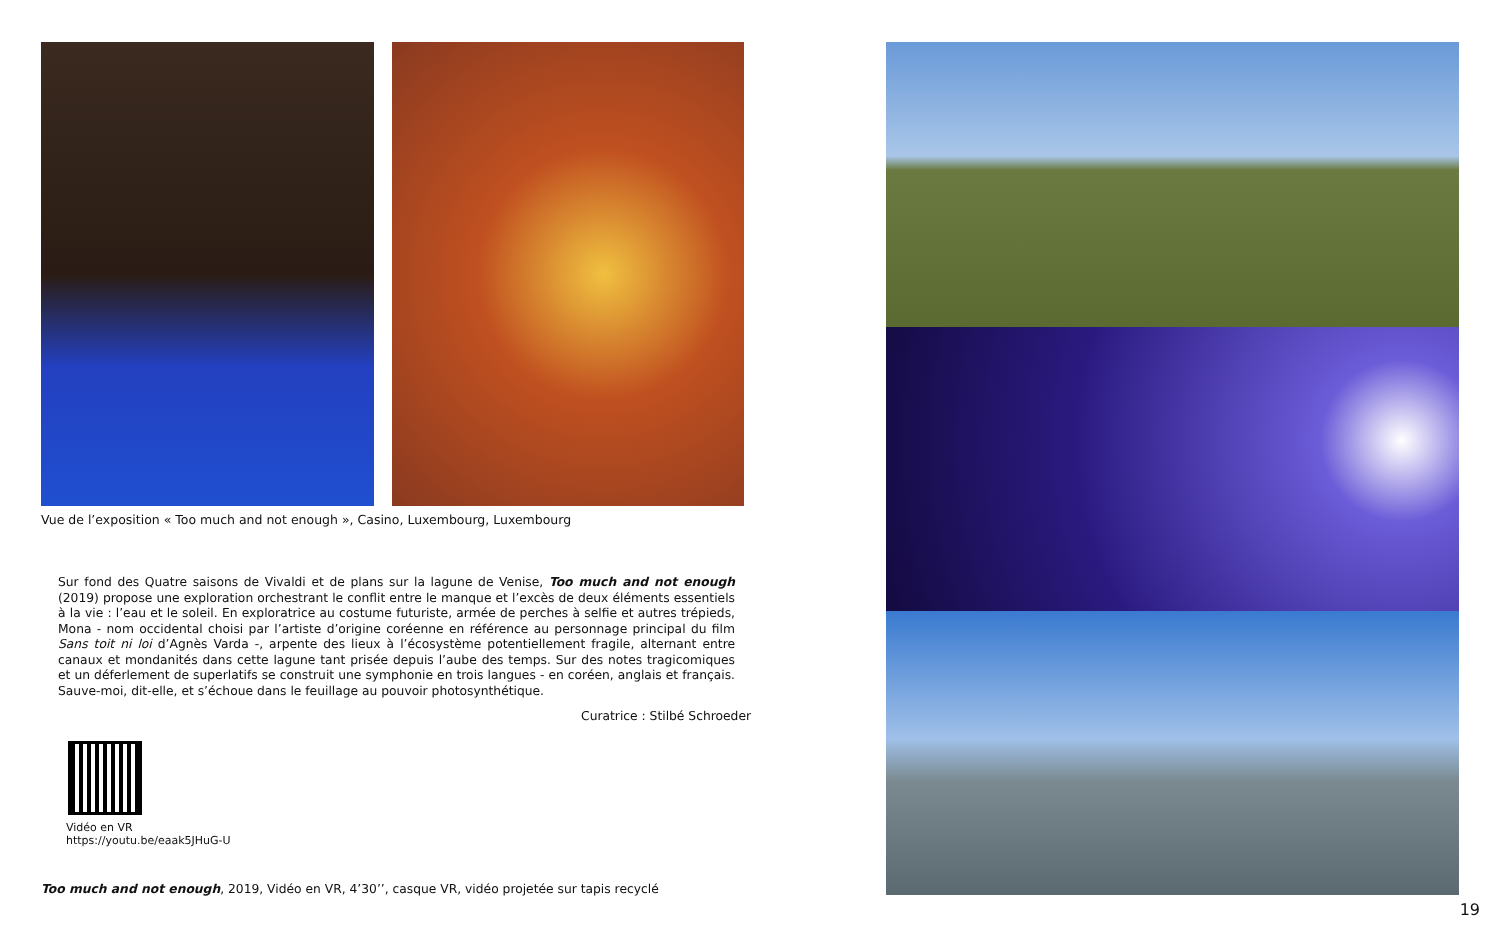Vue de l’exposition « Too much and not enough », Casino, Luxembourg, Luxembourg
Sur fond des Quatre saisons de Vivaldi et de plans sur la lagune de Venise, Too much and not enough (2019) propose une exploration orchestrant le conflit entre le manque et l’excès de deux éléments essentiels à la vie : l’eau et le soleil. En exploratrice au costume futuriste, armée de perches à selfie et autres trépieds, Mona - nom occidental choisi par l’artiste d’origine coréenne en référence au personnage principal du film Sans toit ni loi d’Agnès Varda -, arpente des lieux à l’écosystème potentiellement fragile, alternant entre canaux et mondanités dans cette lagune tant prisée depuis l’aube des temps. Sur des notes tragicomiques et un déferlement de superlatifs se construit une symphonie en trois langues - en coréen, anglais et français. Sauve-moi, dit-elle, et s’échoue dans le feuillage au pouvoir photosynthétique.
Curatrice : Stilbé Schroeder
Vidéo en VR
https://youtu.be/eaak5JHuG-U
Too much and not enough, 2019, Vidéo en VR, 4’30’’, casque VR, vidéo projetée sur tapis recyclé
19